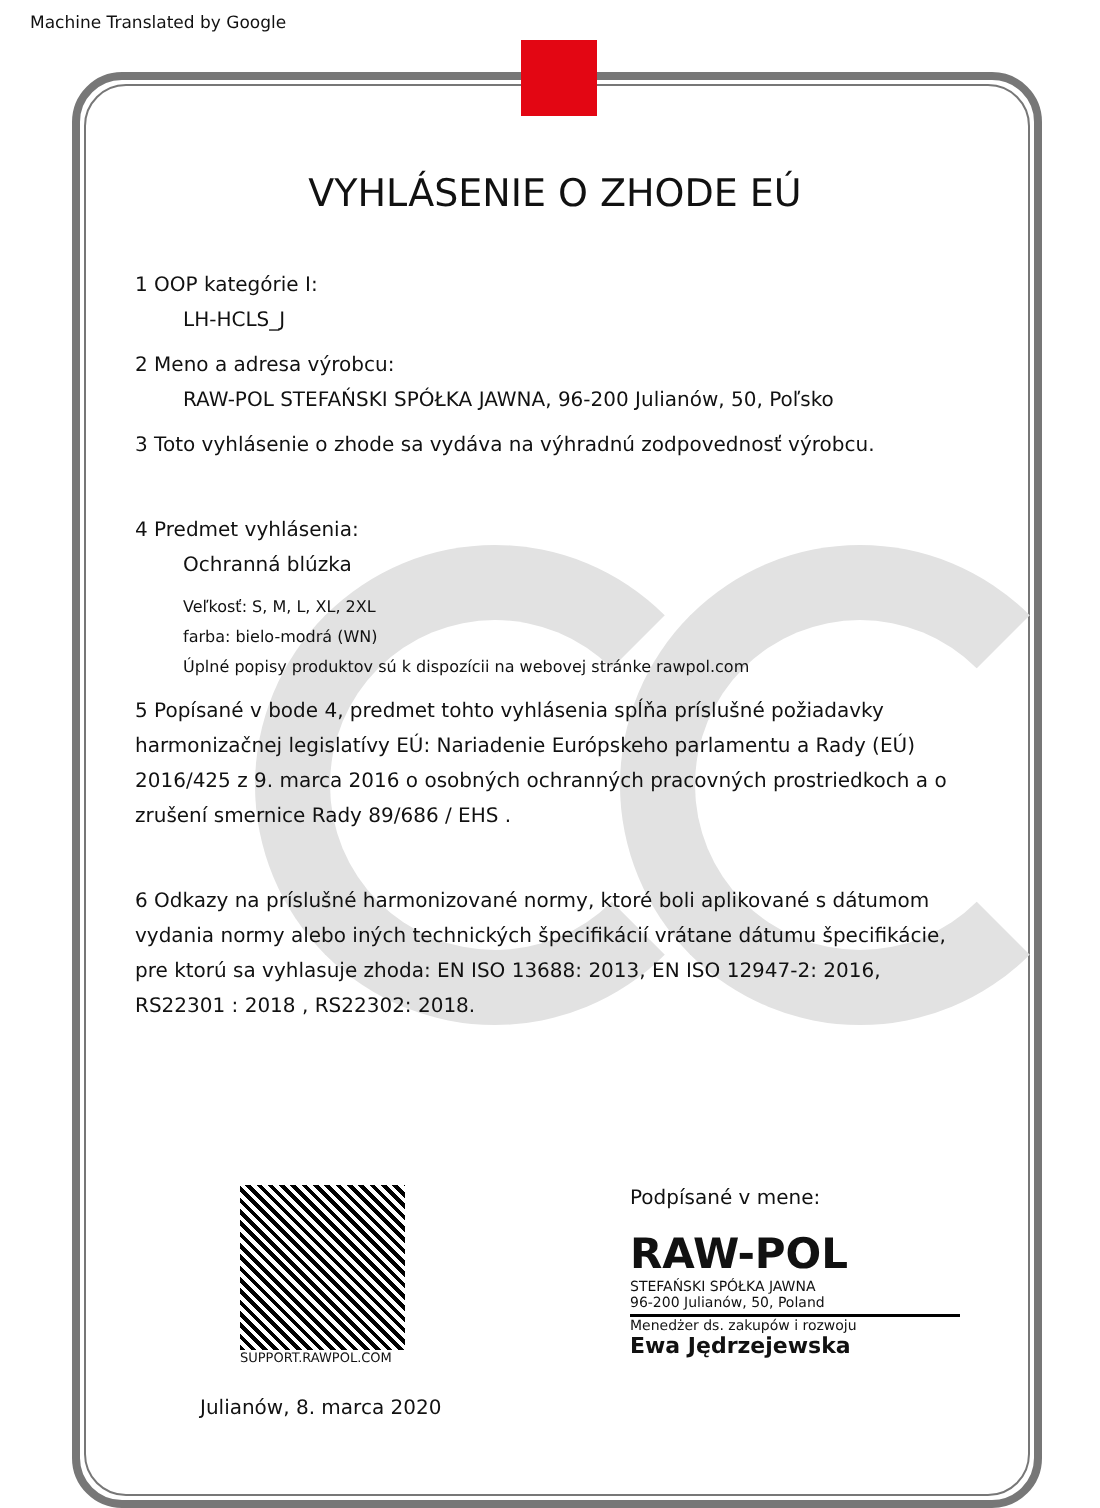Machine Translated by Google
VYHLÁSENIE O ZHODE EÚ
1 OOP kategórie I:
LH-HCLS_J
2 Meno a adresa výrobcu:
RAW-POL STEFAŃSKI SPÓŁKA JAWNA, 96-200 Julianów, 50, Poľsko
3 Toto vyhlásenie o zhode sa vydáva na výhradnú zodpovednosť výrobcu.
4 Predmet vyhlásenia:
Ochranná blúzka
Veľkosť: S, M, L, XL, 2XL
farba: bielo-modrá (WN)
Úplné popisy produktov sú k dispozícii na webovej stránke rawpol.com
5 Popísané v bode 4, predmet tohto vyhlásenia spĺňa príslušné požiadavky harmonizačnej legislatívy EÚ: Nariadenie Európskeho parlamentu a Rady (EÚ) 2016/425 z 9. marca 2016 o osobných ochranných pracovných prostriedkoch a o zrušení smernice Rady 89/686 / EHS .
6 Odkazy na príslušné harmonizované normy, ktoré boli aplikované s dátumom vydania normy alebo iných technických špecifikácií vrátane dátumu špecifikácie, pre ktorú sa vyhlasuje zhoda: EN ISO 13688: 2013, EN ISO 12947-2: 2016, RS22301 : 2018 , RS22302: 2018.
SUPPORT.RAWPOL.COM
Podpísané v mene:
RAW-POL
STEFAŃSKI SPÓŁKA JAWNA
96-200 Julianów, 50, Poland
Menedżer ds. zakupów i rozwoju
Ewa Jędrzejewska
Julianów, 8. marca 2020